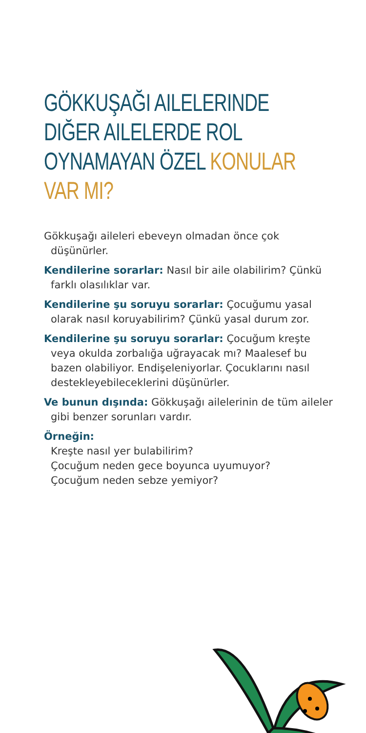GÖKKUŞAĞI AILELERINDE DIĞER AILELERDE ROL OYNAMAYAN ÖZEL KONULAR VAR MI?
Gökkuşağı aileleri ebeveyn olmadan önce çok düşünürler.
Kendilerine sorarlar: Nasıl bir aile olabilirim? Çünkü farklı olasılıklar var.
Kendilerine şu soruyu sorarlar: Çocuğumu yasal olarak nasıl koruyabilirim? Çünkü yasal durum zor.
Kendilerine şu soruyu sorarlar: Çocuğum kreşte veya okulda zorbalığa uğrayacak mı? Maalesef bu bazen olabiliyor. Endişeleniyorlar. Çocuklarını nasıl destekleyebileceklerini düşünürler.
Ve bunun dışında: Gökkuşağı ailelerinin de tüm aileler gibi benzer sorunları vardır.
Örneğin:
Kreşte nasıl yer bulabilirim?
Çocuğum neden gece boyunca uyumuyor?
Çocuğum neden sebze yemiyor?